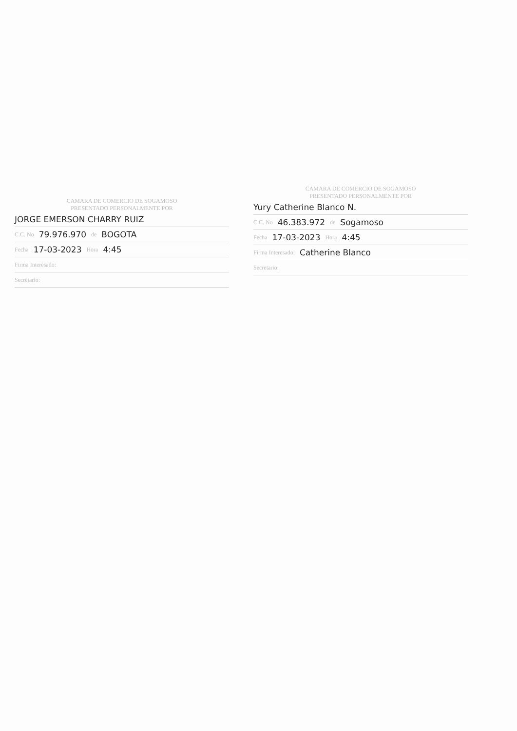CAMARA DE COMERCIO DE SOGAMOSO
PRESENTADO PERSONALMENTE POR
JORGE EMERSON CHARRY RUIZ
C.C. No 79.976.970 de BOGOTA
Fecha 17-03-2023 Hora 4:45
Firma Interesado:
Secretario:
CAMARA DE COMERCIO DE SOGAMOSO
PRESENTADO PERSONALMENTE POR
Yury Catherine Blanco N.
C.C. No 46.383.972 de Sogamoso
Fecha 17-03-2023 Hora 4:45
Firma Interesado: Catherine Blanco
Secretario: